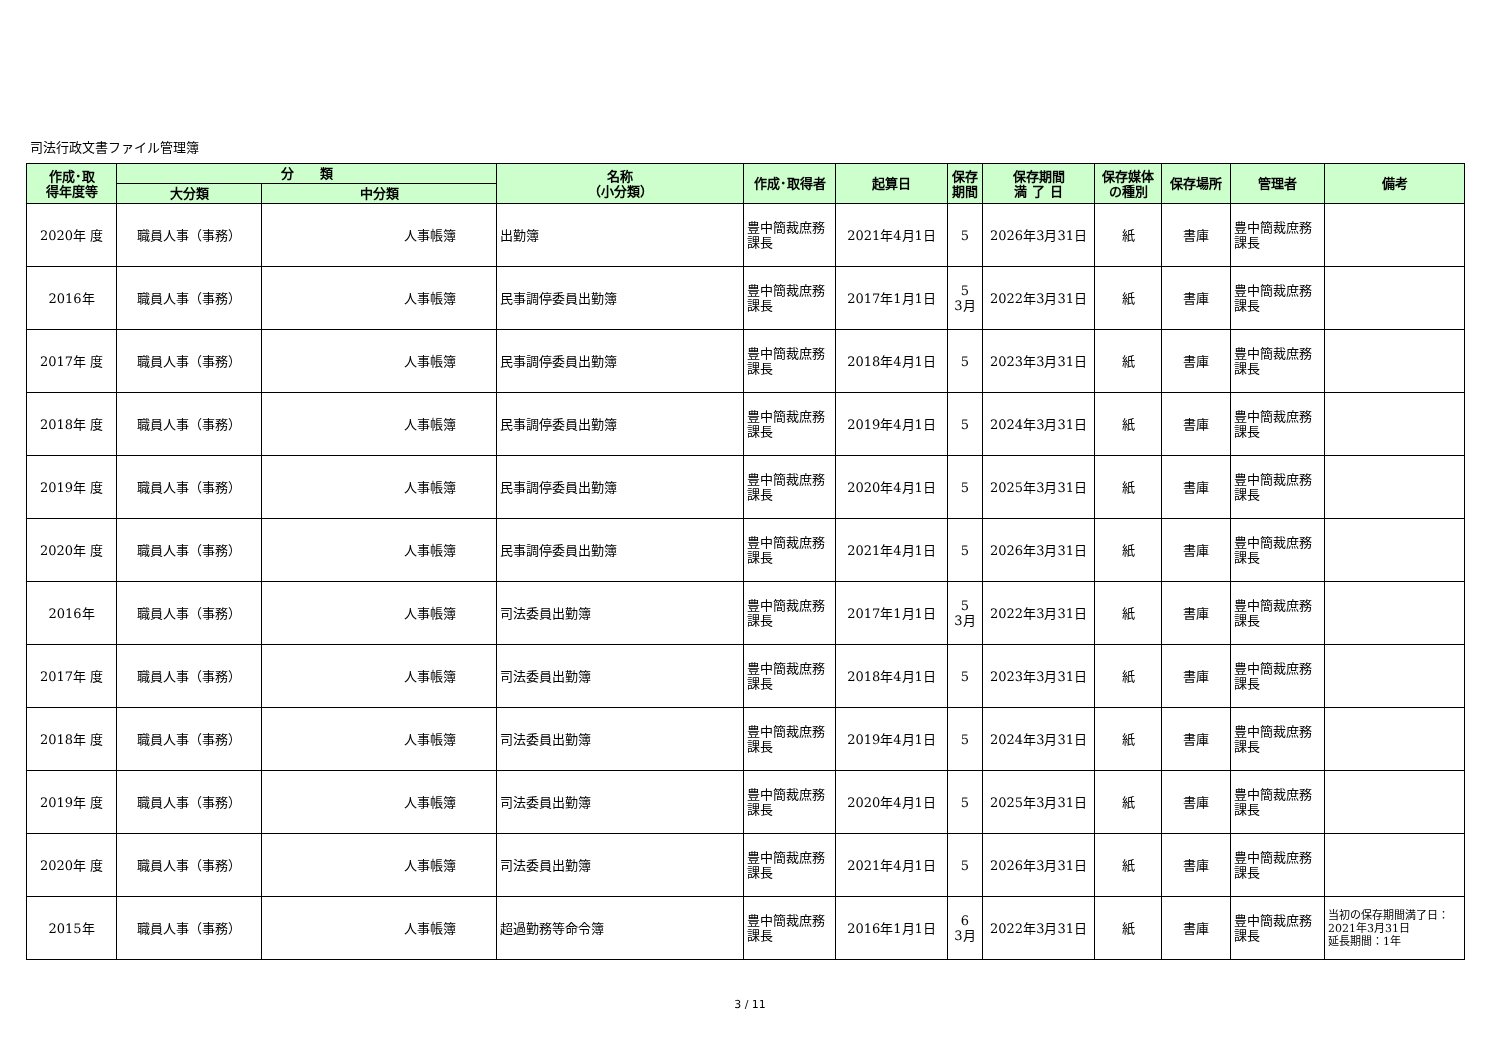司法行政文書ファイル管理簿
| 作成･取 得年度等 | 分 類 | | 名称 （小分類） | 作成･取得者 | 起算日 | 保存 期間 | 保存期間 満 了 日 | 保存媒体 の種別 | 保存場所 | 管理者 | 備考 |
| --- | --- | --- | --- | --- | --- | --- | --- | --- | --- | --- | --- |
| | 大分類 | 中分類 | | | | | | | | | |
| 2020年 度 | 職員人事（事務） | 人事帳簿 | 出勤簿 | 豊中簡裁庶務課長 | 2021年4月1日 | 5 | 2026年3月31日 | 紙 | 書庫 | 豊中簡裁庶務課長 | |
| 2016年 | 職員人事（事務） | 人事帳簿 | 民事調停委員出勤簿 | 豊中簡裁庶務課長 | 2017年1月1日 | 5 3月 | 2022年3月31日 | 紙 | 書庫 | 豊中簡裁庶務課長 | |
| 2017年 度 | 職員人事（事務） | 人事帳簿 | 民事調停委員出勤簿 | 豊中簡裁庶務課長 | 2018年4月1日 | 5 | 2023年3月31日 | 紙 | 書庫 | 豊中簡裁庶務課長 | |
| 2018年 度 | 職員人事（事務） | 人事帳簿 | 民事調停委員出勤簿 | 豊中簡裁庶務課長 | 2019年4月1日 | 5 | 2024年3月31日 | 紙 | 書庫 | 豊中簡裁庶務課長 | |
| 2019年 度 | 職員人事（事務） | 人事帳簿 | 民事調停委員出勤簿 | 豊中簡裁庶務課長 | 2020年4月1日 | 5 | 2025年3月31日 | 紙 | 書庫 | 豊中簡裁庶務課長 | |
| 2020年 度 | 職員人事（事務） | 人事帳簿 | 民事調停委員出勤簿 | 豊中簡裁庶務課長 | 2021年4月1日 | 5 | 2026年3月31日 | 紙 | 書庫 | 豊中簡裁庶務課長 | |
| 2016年 | 職員人事（事務） | 人事帳簿 | 司法委員出勤簿 | 豊中簡裁庶務課長 | 2017年1月1日 | 5 3月 | 2022年3月31日 | 紙 | 書庫 | 豊中簡裁庶務課長 | |
| 2017年 度 | 職員人事（事務） | 人事帳簿 | 司法委員出勤簿 | 豊中簡裁庶務課長 | 2018年4月1日 | 5 | 2023年3月31日 | 紙 | 書庫 | 豊中簡裁庶務課長 | |
| 2018年 度 | 職員人事（事務） | 人事帳簿 | 司法委員出勤簿 | 豊中簡裁庶務課長 | 2019年4月1日 | 5 | 2024年3月31日 | 紙 | 書庫 | 豊中簡裁庶務課長 | |
| 2019年 度 | 職員人事（事務） | 人事帳簿 | 司法委員出勤簿 | 豊中簡裁庶務課長 | 2020年4月1日 | 5 | 2025年3月31日 | 紙 | 書庫 | 豊中簡裁庶務課長 | |
| 2020年 度 | 職員人事（事務） | 人事帳簿 | 司法委員出勤簿 | 豊中簡裁庶務課長 | 2021年4月1日 | 5 | 2026年3月31日 | 紙 | 書庫 | 豊中簡裁庶務課長 | |
| 2015年 | 職員人事（事務） | 人事帳簿 | 超過勤務等命令簿 | 豊中簡裁庶務課長 | 2016年1月1日 | 6 3月 | 2022年3月31日 | 紙 | 書庫 | 豊中簡裁庶務課長 | 当初の保存期間満了日：2021年3月31日 延長期間：1年 |
3 / 11